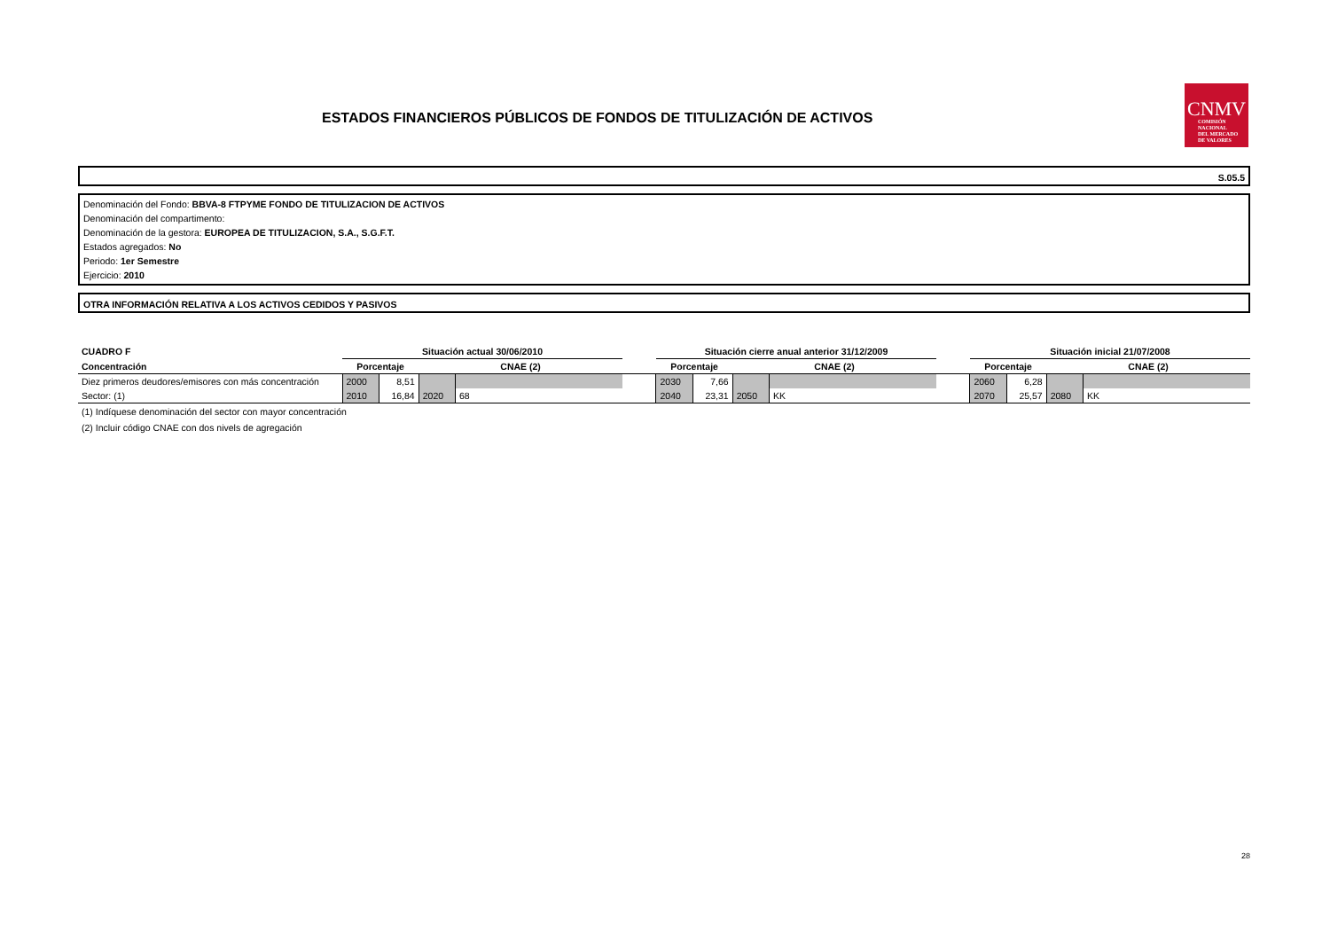ESTADOS FINANCIEROS PÚBLICOS DE FONDOS DE TITULIZACIÓN DE ACTIVOS
CNMV
COMISIÓN
NACIONAL
DEL MERCADO
DE VALORES
S.05.5
Denominación del Fondo: BBVA-8 FTPYME FONDO DE TITULIZACION DE ACTIVOS
Denominación del compartimento:
Denominación de la gestora: EUROPEA DE TITULIZACION, S.A., S.G.F.T.
Estados agregados: No
Periodo: 1er Semestre
Ejercicio: 2010
OTRA INFORMACIÓN RELATIVA A LOS ACTIVOS CEDIDOS Y PASIVOS
| CUADRO F | Situación actual 30/06/2010 | | | | | Situación cierre anual anterior 31/12/2009 | | | | | Situación inicial 21/07/2008 | | | |
| Concentración | Porcentaje | | CNAE (2) | | | Porcentaje | | CNAE (2) | | | Porcentaje | | CNAE (2) | |
| Diez primeros deudores/emisores con más concentración | 2000 | 8,51 | | | | 2030 | 7,66 | | | | 2060 | 6,28 | | |
| Sector: (1) | 2010 | 16,84 | 2020 | 68 | | 2040 | 23,31 | 2050 | KK | | 2070 | 25,57 | 2080 | KK |
(1) Indíquese denominación del sector con mayor concentración
(2) Incluir código CNAE con dos nivels de agregación
28